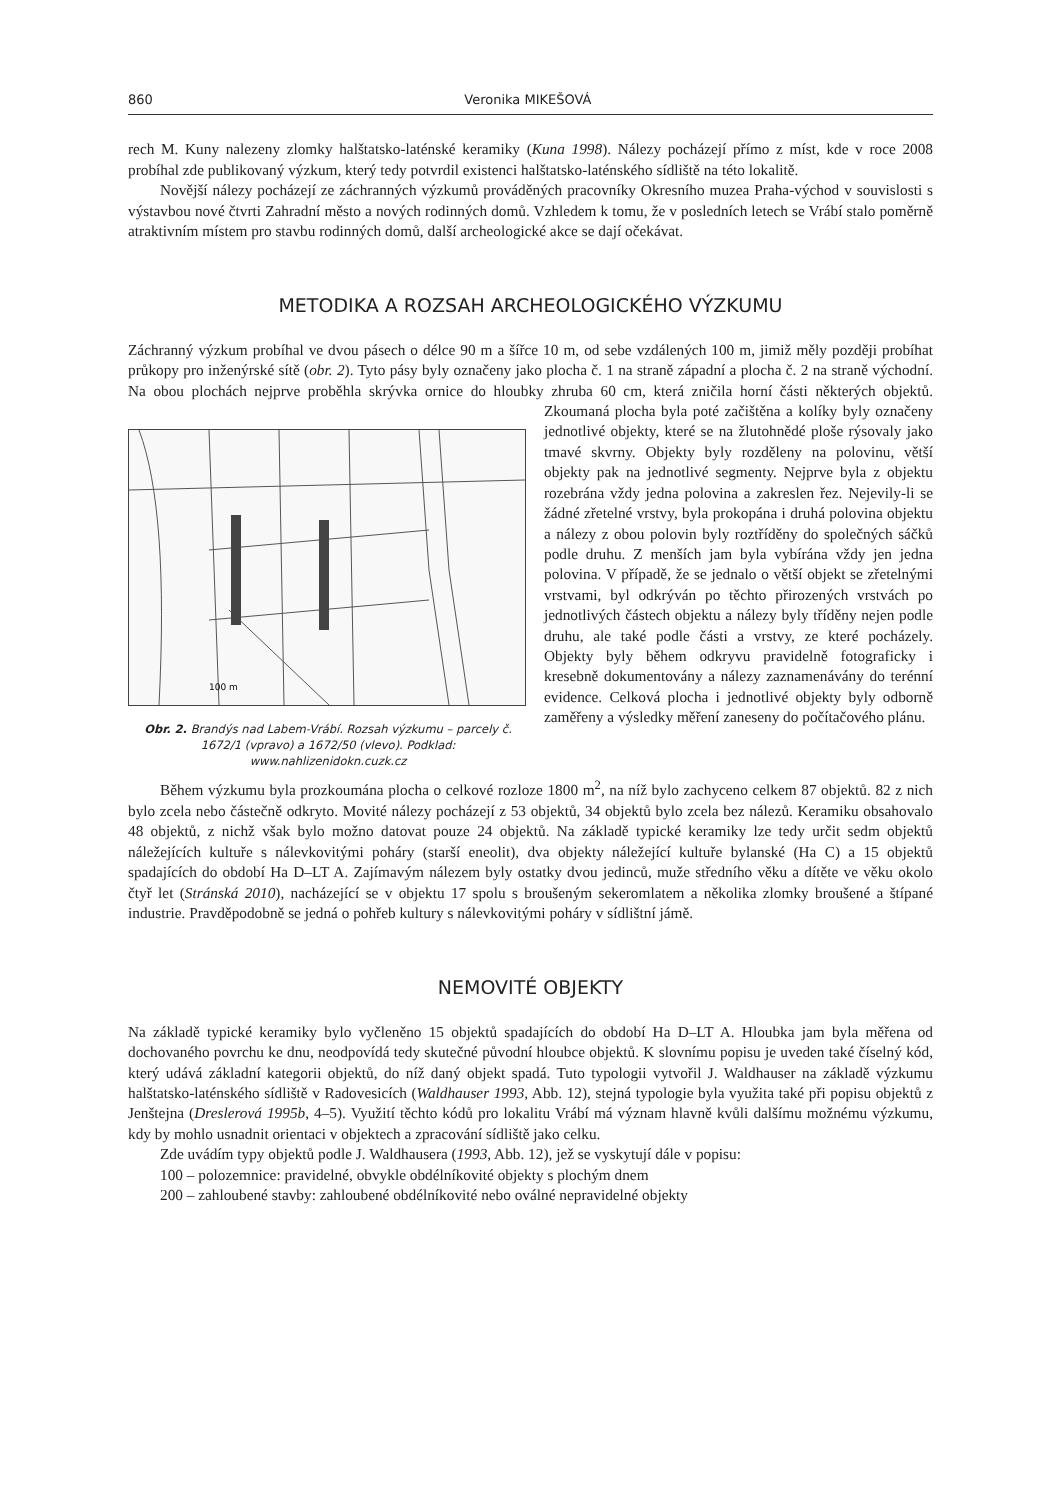860 Veronika MIKEŠOVÁ
rech M. Kuny nalezeny zlomky halštatsko-laténské keramiky (Kuna 1998). Nálezy pocházejí přímo z míst, kde v roce 2008 probíhal zde publikovaný výzkum, který tedy potvrdil existenci halštatsko-laténského sídliště na této lokalitě.
Novější nálezy pocházejí ze záchranných výzkumů prováděných pracovníky Okresního muzea Praha-východ v souvislosti s výstavbou nové čtvrti Zahradní město a nových rodinných domů. Vzhledem k tomu, že v posledních letech se Vrábí stalo poměrně atraktivním místem pro stavbu rodinných domů, další archeologické akce se dají očekávat.
METODIKA A ROZSAH ARCHEOLOGICKÉHO VÝZKUMU
Záchranný výzkum probíhal ve dvou pásech o délce 90 m a šířce 10 m, od sebe vzdálených 100 m, jimiž měly později probíhat průkopy pro inženýrské sítě (obr. 2). Tyto pásy byly označeny jako plocha č. 1 na straně západní a plocha č. 2 na straně východní. Na obou plochách nejprve proběhla skrývka ornice do hloubky zhruba 60 cm, která zničila horní části některých objektů. Zkoumaná plocha byla poté začištěna
100 m
Obr. 2. Brandýs nad Labem-Vrábí. Rozsah výzkumu – parcely č. 1672/1 (vpravo) a 1672/50 (vlevo). Podklad: www.nahlizenidokn.cuzk.cz a kolíky byly označeny jednotlivé objekty, které se na žlutohnědé ploše rýsovaly jako tmavé skvrny. Objekty byly rozděleny na polovinu, větší objekty pak na jednotlivé segmenty. Nejprve byla z objektu rozebrána vždy jedna polovina a zakreslen řez. Nejevily-li se žádné zřetelné vrstvy, byla prokopána i druhá polovina objektu a nálezy z obou polovin byly roztříděny do společných sáčků podle druhu. Z menších jam byla vybírána vždy jen jedna polovina. V případě, že se jednalo o větší objekt se zřetelnými vrstvami, byl odkrýván po těchto přirozených vrstvách po jednotlivých částech objektu a nálezy byly tříděny nejen podle druhu, ale také podle části a vrstvy, ze které pocházely. Objekty byly během odkryvu pravidelně fotograficky i kresebně dokumentovány a nálezy zaznamenávány do terénní evidence. Celková plocha i jednotlivé objekty byly odborně zaměřeny a výsledky měření zaneseny do počítačového plánu.
Během výzkumu byla prozkoumána plocha o celkové rozloze 1800 m<sup>2</sup>, na níž bylo zachyceno celkem 87 objektů. 82 z nich bylo zcela nebo částečně odkryto. Movité nálezy pocházejí z 53 objektů, 34 objektů bylo zcela bez nálezů. Keramiku obsahovalo 48 objektů, z nichž však bylo možno datovat pouze 24 objektů. Na základě typické keramiky lze tedy určit sedm objektů náležejících kultuře s nálevkovitými poháry (starší eneolit), dva objekty náležející kultuře bylanské (Ha C) a 15 objektů spadajících do období Ha D–LT A. Zajímavým nálezem byly ostatky dvou jedinců, muže středního věku a dítěte ve věku okolo čtyř let (Stránská 2010), nacházející se v objektu 17 spolu s broušeným sekeromlatem a několika zlomky broušené a štípané industrie. Pravděpodobně se jedná o pohřeb kultury s nálevkovitými poháry v sídlištní jámě.
NEMOVITÉ OBJEKTY
Na základě typické keramiky bylo vyčleněno 15 objektů spadajících do období Ha D–LT A. Hloubka jam byla měřena od dochovaného povrchu ke dnu, neodpovídá tedy skutečné původní hloubce objektů. K slovnímu popisu je uveden také číselný kód, který udává základní kategorii objektů, do níž daný objekt spadá. Tuto typologii vytvořil J. Waldhauser na základě výzkumu halštatsko-laténského sídliště v Radovesicích (Waldhauser 1993, Abb. 12), stejná typologie byla využita také při popisu objektů z Jenštejna (Dreslerová 1995b, 4–5). Využití těchto kódů pro lokalitu Vrábí má význam hlavně kvůli dalšímu možnému výzkumu, kdy by mohlo usnadnit orientaci v objektech a zpracování sídliště jako celku.
Zde uvádím typy objektů podle J. Waldhausera (1993, Abb. 12), jež se vyskytují dále v popisu:
100 – polozemnice: pravidelné, obvykle obdélníkovité objekty s plochým dnem
200 – zahloubené stavby: zahloubené obdélníkovité nebo oválné nepravidelné objekty